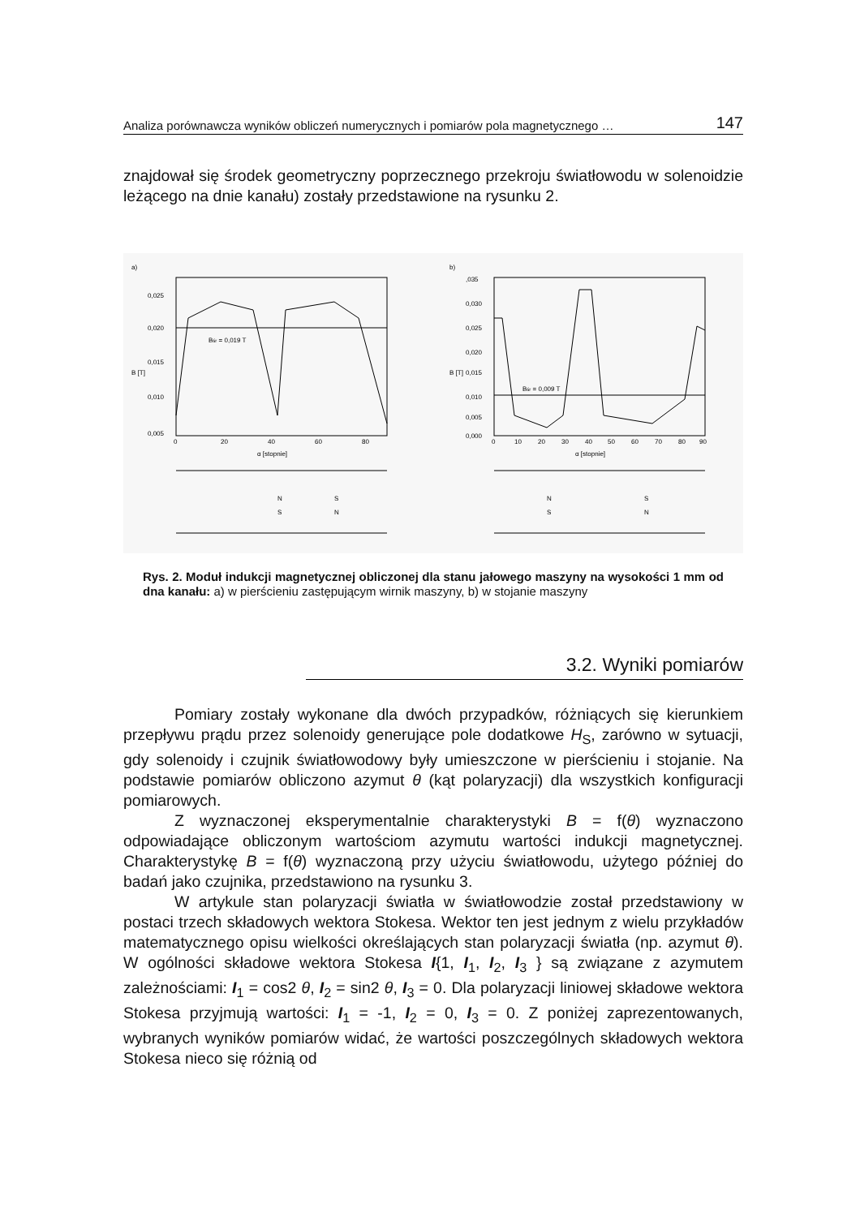Analiza porównawcza wyników obliczeń numerycznych i pomiarów pola magnetycznego … 147
znajdował się środek geometryczny poprzecznego przekroju światłowodu w solenoidzie leżącego na dnie kanału) zostały przedstawione na rysunku 2.
a)
Bśr = 0,019 T
0,025
0,020
0,015
0,010
0,005
0
20
40
60
80
α [stopnie]
B [T]
N
S
S
N
b)
Bśr = 0,009 T
,035
0,030
0,025
0,020
0,015
0,010
0,005
0,000
0
10
20
30
40
50
60
70
80
90
α [stopnie]
B [T]
N
S
S
N
Rys. 2. Moduł indukcji magnetycznej obliczonej dla stanu jałowego maszyny na wysokości 1 mm od dna kanału: a) w pierścieniu zastępującym wirnik maszyny, b) w stojanie maszyny
3.2. Wyniki pomiarów
Pomiary zostały wykonane dla dwóch przypadków, różniących się kierunkiem przepływu prądu przez solenoidy generujące pole dodatkowe H<sub>S</sub>, zarówno w sytuacji, gdy solenoidy i czujnik światłowodowy były umieszczone w pierścieniu i stojanie. Na podstawie pomiarów obliczono azymut θ (kąt polaryzacji) dla wszystkich konfiguracji pomiarowych.
Z wyznaczonej eksperymentalnie charakterystyki B = f(θ) wyznaczono odpowiadające obliczonym wartościom azymutu wartości indukcji magnetycznej. Charakterystykę B = f(θ) wyznaczoną przy użyciu światłowodu, użytego później do badań jako czujnika, przedstawiono na rysunku 3.
W artykule stan polaryzacji światła w światłowodzie został przedstawiony w postaci trzech składowych wektora Stokesa. Wektor ten jest jednym z wielu przykładów matematycznego opisu wielkości określających stan polaryzacji światła (np. azymut θ). W ogólności składowe wektora Stokesa I{1, I<sub>1</sub>, I<sub>2</sub>, I<sub>3</sub> } są związane z azymutem zależnościami: I<sub>1</sub> = cos2 θ, I<sub>2</sub> = sin2 θ, I<sub>3</sub> = 0. Dla polaryzacji liniowej składowe wektora Stokesa przyjmują wartości: I<sub>1</sub> = -1, I<sub>2</sub> = 0, I<sub>3</sub> = 0. Z poniżej zaprezentowanych, wybranych wyników pomiarów widać, że wartości poszczególnych składowych wektora Stokesa nieco się różnią od